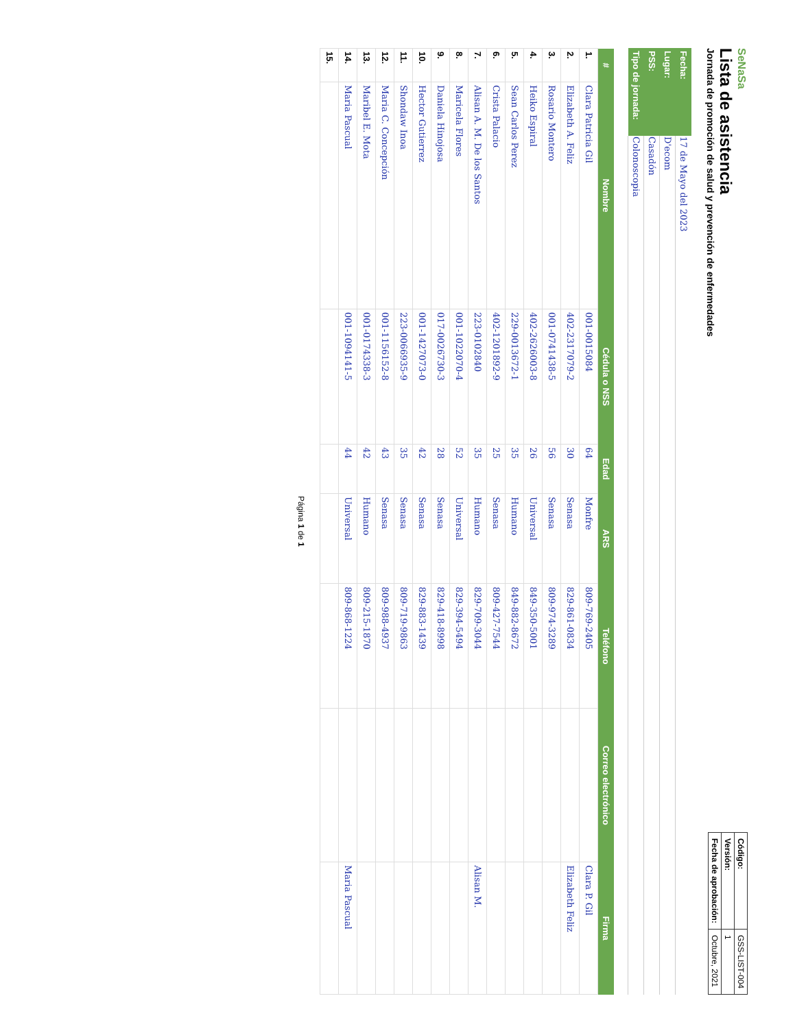SeNaSa
Lista de asistencia
Jornada de promoción de salud y prevención de enfermedades
| Código: | GSS-LIST-004 |
| Versión: | 1 |
| Fecha de aprobación: | Octubre, 2021 |
| Fecha: | 17 de Mayo del 2023 |
| Lugar: | D'ecom |
| PSS: | Casadón |
| Tipo de jornada: | Colonoscopia |
| # | Nombre | Cédula o NSS | Edad | ARS | Teléfono | Correo electrónico | Firma |
| --- | --- | --- | --- | --- | --- | --- | --- |
| 1. | Clara Patricia Gil | 001-0015084 | 64 | Monfre | 809-769-2405 | | Clara P. Gil |
| 2. | Elizabeth A. Feliz | 402-2317079-2 | 30 | Senasa | 829-861-0834 | | Elizabeth Feliz |
| 3. | Rosario Montero | 001-0741438-5 | 56 | Senasa | 809-974-3289 | | |
| 4. | Heiko Espiral | 402-2626003-8 | 26 | Universal | 849-350-5001 | | |
| 5. | Sean Carlos Perez | 229-0013672-1 | 35 | Humano | 849-882-8672 | | |
| 6. | Crista Palacio | 402-1201892-9 | 25 | Senasa | 809-427-7544 | | |
| 7. | Alisan A. M. De los Santos | 223-0102840 | 35 | Humano | 829-709-3044 | | Alisan M. |
| 8. | Maricela Flores | 001-1022070-4 | 52 | Universal | 829-394-5494 | | |
| 9. | Daniela Hinojosa | 017-0026730-3 | 28 | Senasa | 829-418-8998 | | |
| 10. | Hector Gutierrez | 001-1427073-0 | 42 | Senasa | 829-883-1439 | | |
| 11. | Shondaw Inoa | 223-0066935-9 | 35 | Senasa | 809-719-9863 | | |
| 12. | Maria C. Concepción | 001-1156152-8 | 43 | Senasa | 809-988-4937 | | |
| 13. | Maribel E. Mota | 001-0174338-3 | 42 | Humano | 809-215-1870 | | |
| 14. | Maria Pascual | 001-1094141-5 | 44 | Universal | 809-868-1224 | | Maria Pascual |
| 15. | | | | | | | |
Página 1 de 1